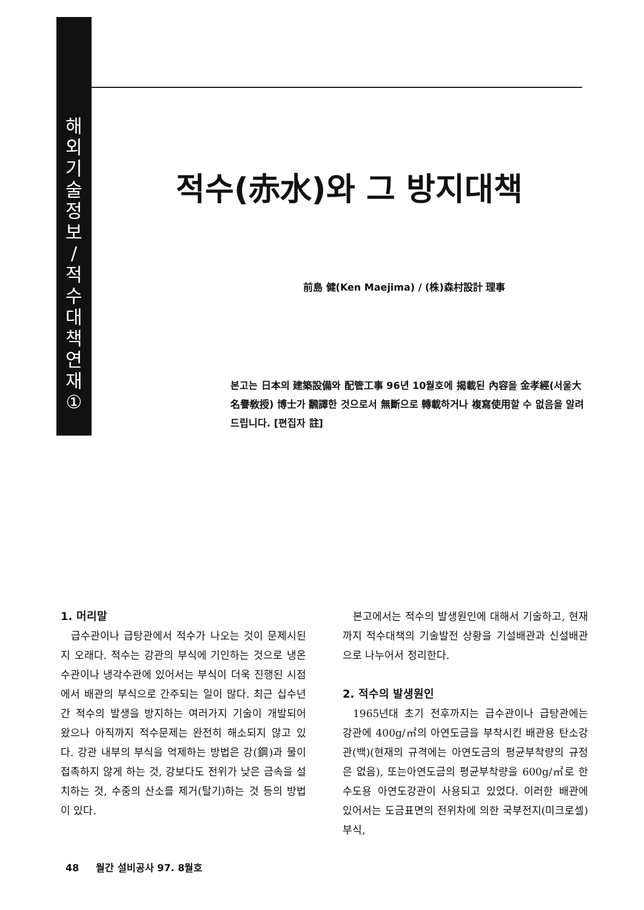해
외
기
술
정
보
/
적
수
대
책
연
재
①
적수(赤水)와 그 방지대책
前島 健(Ken Maejima) / (株)森村設計 理事
본고는 日本의 建築設備와 配管工事 96년 10월호에 揭載된 內容을 金孝經(서울大 名譽敎授) 博士가 飜譯한 것으로서 無斷으로 轉載하거나 複寫使用할 수 없음을 알려드립니다. [편집자 註]
1. 머리말
급수관이나 급탕관에서 적수가 나오는 것이 문제시된지 오래다. 적수는 강관의 부식에 기인하는 것으로 냉온수관이나 냉각수관에 있어서는 부식이 더욱 진행된 시점에서 배관의 부식으로 간주되는 일이 많다. 최근 십수년간 적수의 발생을 방지하는 여러가지 기술이 개발되어 왔으나 아직까지 적수문제는 완전히 해소되지 않고 있다. 강관 내부의 부식을 억제하는 방법은 강(鋼)과 물이 접촉하지 않게 하는 것, 강보다도 전위가 낮은 금속을 설치하는 것, 수중의 산소를 제거(탈기)하는 것 등의 방법이 있다.
본고에서는 적수의 발생원인에 대해서 기술하고, 현재까지 적수대책의 기술발전 상황을 기설배관과 신설배관으로 나누어서 정리한다.
2. 적수의 발생원인
1965년대 초기 전후까지는 급수관이나 급탕관에는 강관에 400g/㎡의 아연도금을 부착시킨 배관용 탄소강관(백)(현재의 규격에는 아연도금의 평균부착량의 규정은 없음), 또는아연도금의 평균부착량을 600g/㎡로 한 수도용 아연도강관이 사용되고 있었다. 이러한 배관에 있어서는 도금표면의 전위차에 의한 국부전지(미크로셀) 부식,
48 월간 설비공사 97. 8월호